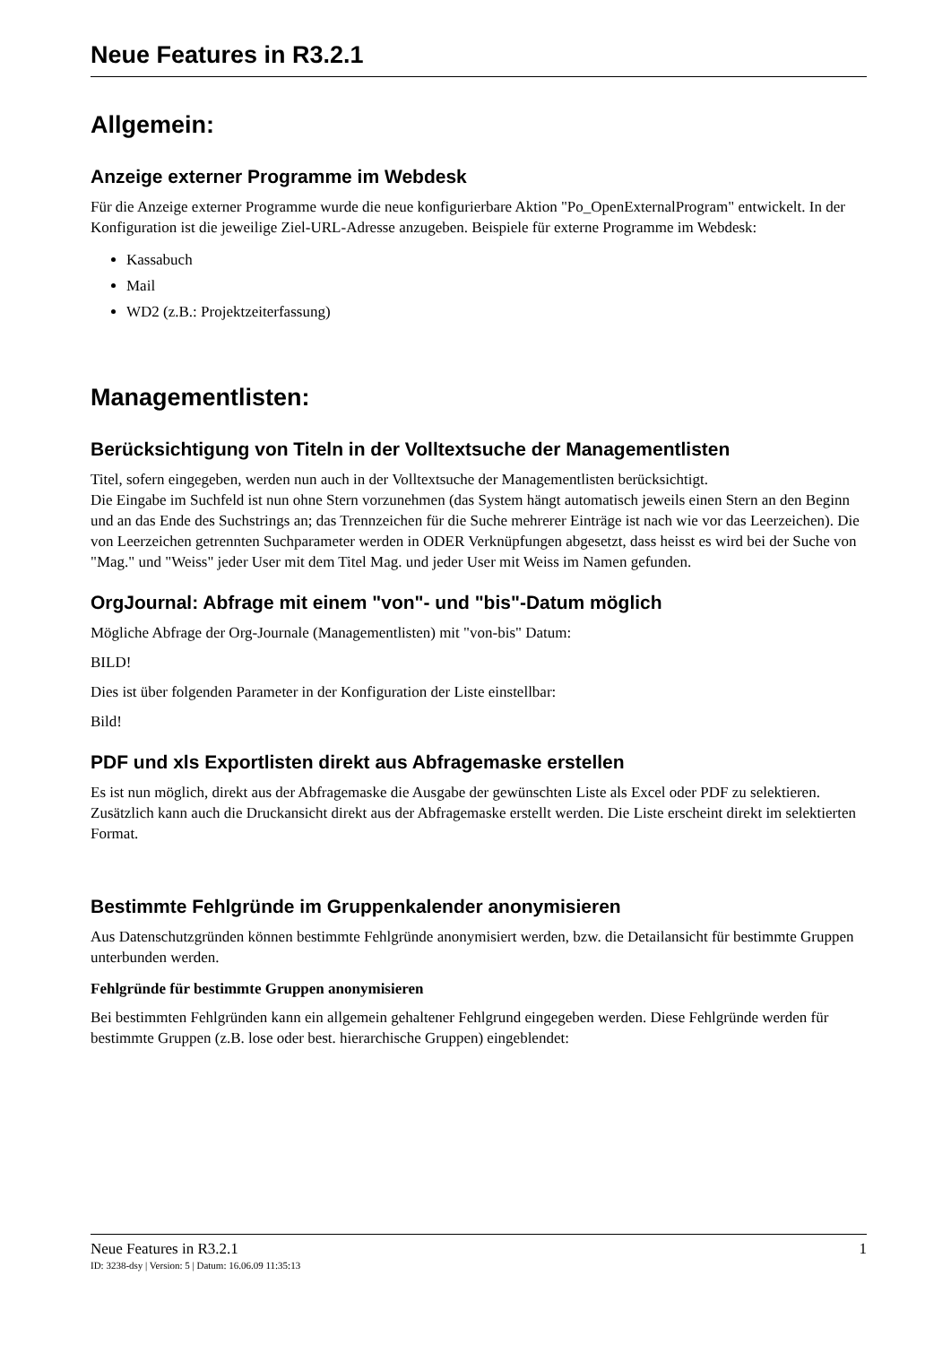Neue Features in R3.2.1
Allgemein:
Anzeige externer Programme im Webdesk
Für die Anzeige externer Programme wurde die neue konfigurierbare Aktion "Po_OpenExternalProgram" entwickelt. In der Konfiguration ist die jeweilige Ziel-URL-Adresse anzugeben. Beispiele für externe Programme im Webdesk:
Kassabuch
Mail
WD2 (z.B.: Projektzeiterfassung)
Managementlisten:
Berücksichtigung von Titeln in der Volltextsuche der Managementlisten
Titel, sofern eingegeben, werden nun auch in der Volltextsuche der Managementlisten berücksichtigt.
Die Eingabe im Suchfeld ist nun ohne Stern vorzunehmen (das System hängt automatisch jeweils einen Stern an den Beginn und an das Ende des Suchstrings an; das Trennzeichen für die Suche mehrerer Einträge ist nach wie vor das Leerzeichen). Die von Leerzeichen getrennten Suchparameter werden in ODER Verknüpfungen abgesetzt, dass heisst es wird bei der Suche von "Mag." und "Weiss" jeder User mit dem Titel Mag. und jeder User mit Weiss im Namen gefunden.
OrgJournal: Abfrage mit einem "von"- und "bis"-Datum möglich
Mögliche Abfrage der Org-Journale (Managementlisten) mit "von-bis" Datum:
BILD!
Dies ist über folgenden Parameter in der Konfiguration der Liste einstellbar:
Bild!
PDF und xls Exportlisten direkt aus Abfragemaske erstellen
Es ist nun möglich, direkt aus der Abfragemaske die Ausgabe der gewünschten Liste als Excel oder PDF zu selektieren. Zusätzlich kann auch die Druckansicht direkt aus der Abfragemaske erstellt werden. Die Liste erscheint direkt im selektierten Format.
Bestimmte Fehlgründe im Gruppenkalender anonymisieren
Aus Datenschutzgründen können bestimmte Fehlgründe anonymisiert werden, bzw. die Detailansicht für bestimmte Gruppen unterbunden werden.
Fehlgründe für bestimmte Gruppen anonymisieren
Bei bestimmten Fehlgründen kann ein allgemein gehaltener Fehlgrund eingegeben werden. Diese Fehlgründe werden für bestimmte Gruppen (z.B. lose oder best. hierarchische Gruppen) eingeblendet:
Neue Features in R3.2.1 1
ID: 3238-dsy | Version: 5 | Datum: 16.06.09 11:35:13